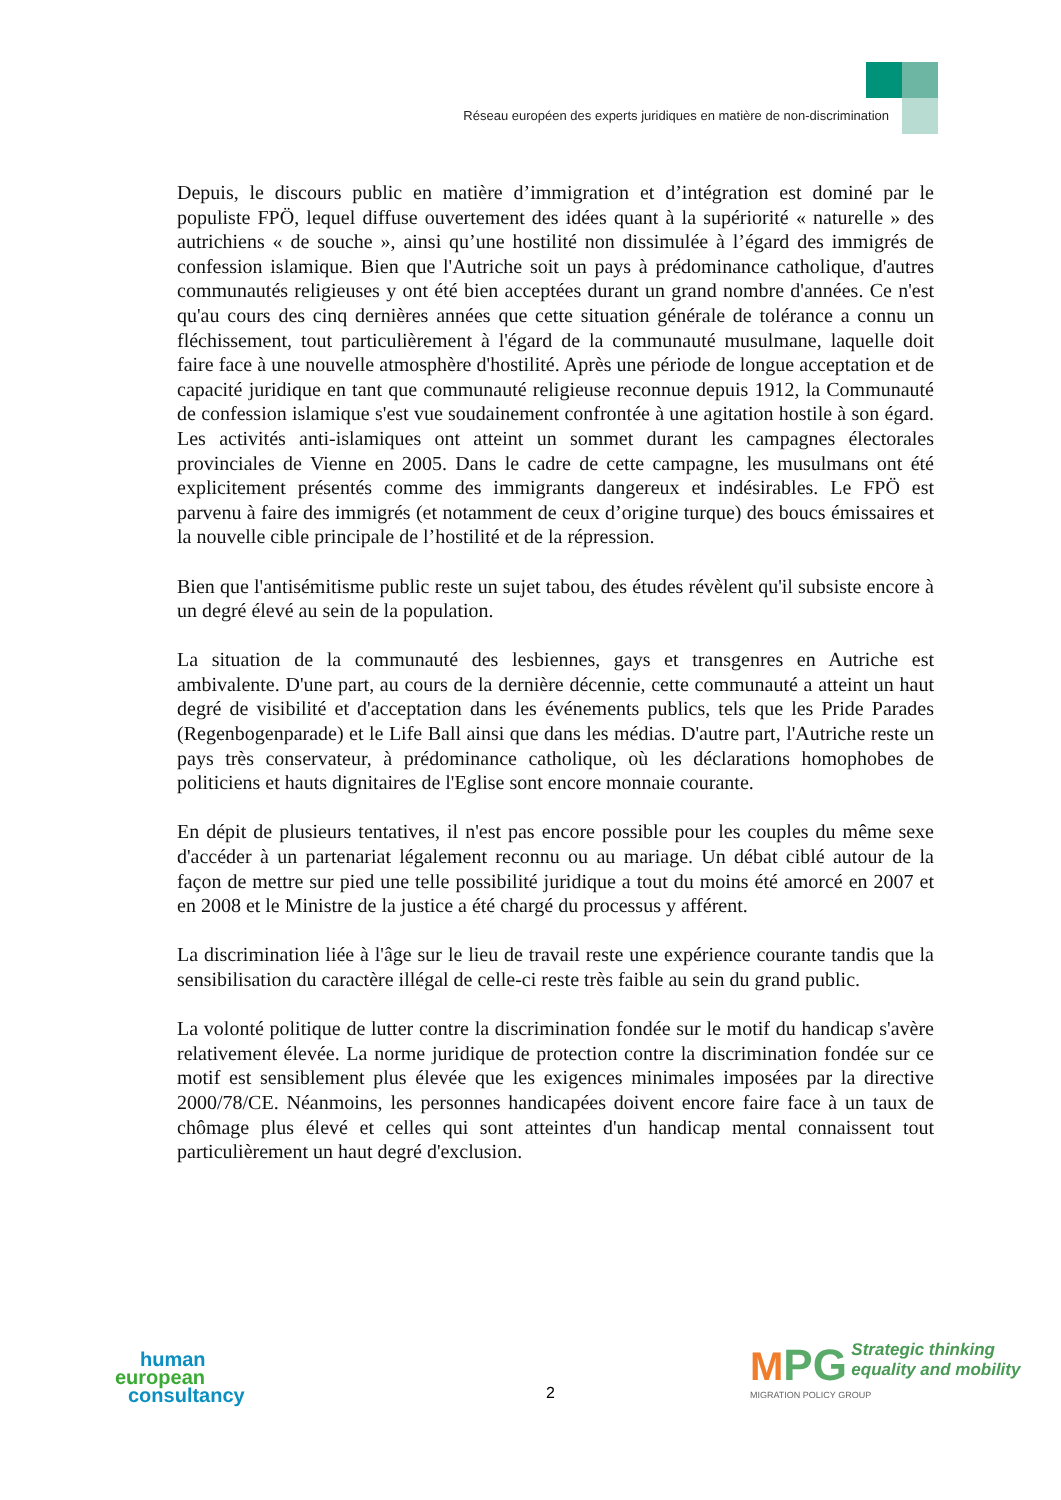Réseau européen des experts juridiques en matière de non-discrimination
Depuis, le discours public en matière d’immigration et d’intégration est dominé par le populiste FPÖ, lequel diffuse ouvertement des idées quant à la supériorité « naturelle » des autrichiens « de souche », ainsi qu’une hostilité non dissimulée à l’égard des immigrés de confession islamique. Bien que l'Autriche soit un pays à prédominance catholique, d'autres communautés religieuses y ont été bien acceptées durant un grand nombre d'années. Ce n'est qu'au cours des cinq dernières années que cette situation générale de tolérance a connu un fléchissement, tout particulièrement à l'égard de la communauté musulmane, laquelle doit faire face à une nouvelle atmosphère d'hostilité. Après une période de longue acceptation et de capacité juridique en tant que communauté religieuse reconnue depuis 1912, la Communauté de confession islamique s'est vue soudainement confrontée à une agitation hostile à son égard. Les activités anti-islamiques ont atteint un sommet durant les campagnes électorales provinciales de Vienne en 2005. Dans le cadre de cette campagne, les musulmans ont été explicitement présentés comme des immigrants dangereux et indésirables. Le FPÖ est parvenu à faire des immigrés (et notamment de ceux d’origine turque) des boucs émissaires et la nouvelle cible principale de l’hostilité et de la répression.
Bien que l'antisémitisme public reste un sujet tabou, des études révèlent qu'il subsiste encore à un degré élevé au sein de la population.
La situation de la communauté des lesbiennes, gays et transgenres en Autriche est ambivalente. D'une part, au cours de la dernière décennie, cette communauté a atteint un haut degré de visibilité et d'acceptation dans les événements publics, tels que les Pride Parades (Regenbogenparade) et le Life Ball ainsi que dans les médias. D'autre part, l'Autriche reste un pays très conservateur, à prédominance catholique, où les déclarations homophobes de politiciens et hauts dignitaires de l'Eglise sont encore monnaie courante.
En dépit de plusieurs tentatives, il n'est pas encore possible pour les couples du même sexe d'accéder à un partenariat légalement reconnu ou au mariage. Un débat ciblé autour de la façon de mettre sur pied une telle possibilité juridique a tout du moins été amorcé en 2007 et en 2008 et le Ministre de la justice a été chargé du processus y afférent.
La discrimination liée à l'âge sur le lieu de travail reste une expérience courante tandis que la sensibilisation du caractère illégal de celle-ci reste très faible au sein du grand public.
La volonté politique de lutter contre la discrimination fondée sur le motif du handicap s'avère relativement élevée. La norme juridique de protection contre la discrimination fondée sur ce motif est sensiblement plus élevée que les exigences minimales imposées par la directive 2000/78/CE. Néanmoins, les personnes handicapées doivent encore faire face à un taux de chômage plus élevé et celles qui sont atteintes d'un handicap mental connaissent tout particulièrement un haut degré d'exclusion.
human
european
consultancy
2
MPG Strategic thinking
equality and mobility
MIGRATION POLICY GROUP